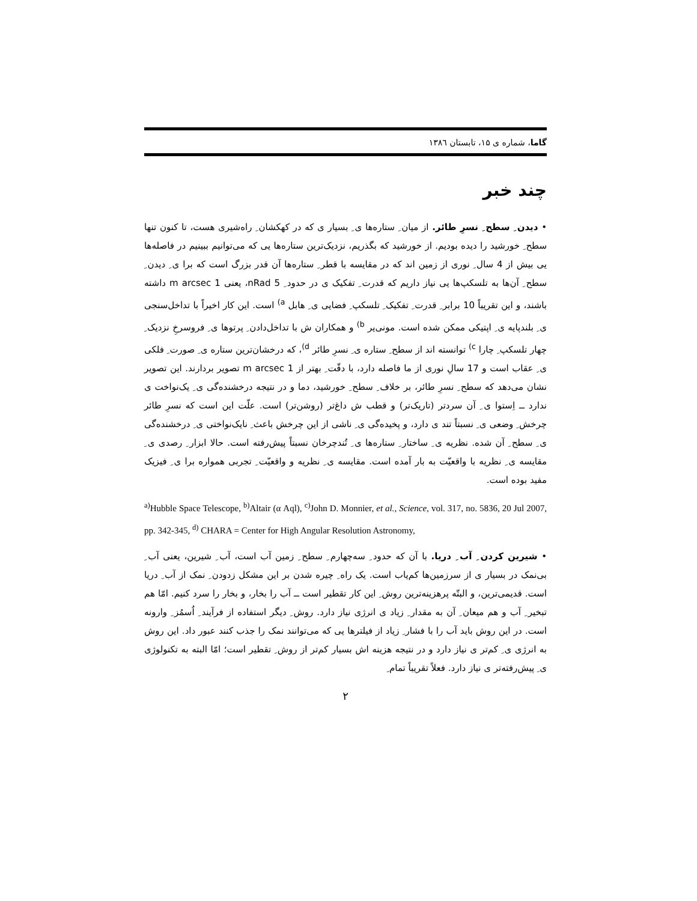گاما، شماره ی ۱۵، تابستان ۱۳۸٦
چند خبر
• دیدن ِ سطح ِ نسرِ طائر. از میان ِ ستاره‌ها ی ِ بسیار ی که در کهکشان ِ راه‌شیری هست، تا کنون تنها سطح ِ خورشید را دیده بودیم. از خورشید که بگذریم، نزدیک‌ترین ستاره‌ها یی که می‌توانیم ببینیم در فاصله‌ها یی بیش از 4 سال ِ نوری از زمین اند که در مقایسه با قطر ِ ستاره‌ها آن قدر بزرگ است که برا ی ِ دیدن ِ سطح ِ آن‌ها به تلسکپ‌ها یی نیاز داریم که قدرت ِ تفکیک ی در حدود ِ 5 nRad، یعنی 1 m arcsec داشته باشند، و این تقریباً 10 برابر ِ قدرت ِ تفکیک ِ تلسکپ ِ فضایی ی ِ هابل <sup>a)</sup> است. این کار اخیراً با تداخل‌سنجی ی ِ بلندپایه ی ِ اپتیکی ممکن شده است. مونی‌یر <sup>b)</sup> و همکاران ش با تداخل‌دادن ِ پرتوها ی ِ فروسرخِ نزدیک ِ چهار تلسکپ ِ چارا <sup>c)</sup> توانسته اند از سطح ِ ستاره ی ِ نسرِ طائر <sup>d)</sup>، که درخشان‌ترین ستاره ی ِ صورت ِ فلکی ی ِ عقاب است و 17 سالِ نوری از ما فاصله دارد، با دقّت ِ بهتر از 1 m arcsec تصویر بردارند. این تصویر نشان می‌دهد که سطح ِ نسرِ طائر، بر خلاف ِ سطح ِ خورشید، دما و در نتیجه درخشنده‌گی ی ِ یک‌نواخت ی ندارد ــ اِستوا ی ِ آن سردتر (تاریک‌تر) و قطب ش داغ‌تر (روشن‌تر) است. علّت این است که نسرِ طائر چرخش ِ وضعی ی ِ نسبتاً تند ی دارد، و پخیده‌گی ی ِ ناشی از این چرخش باعث ِ نایک‌نواختی ی ِ درخشنده‌گی ی ِ سطح ِ آن شده. نظریه ی ِ ساختار ِ ستاره‌ها ی ِ تُندچرخان نسبتاً پیش‌رفته است. حالا ابزار ِ رصدی ی ِ مقایسه ی ِ نظریه با واقعیّت به بار آمده است. مقایسه ی ِ نظریه و واقعیّت ِ تجربی همواره برا ی ِ فیزیک مفید بوده است.
<sup>a)</sup> Hubble Space Telescope, <sup>b)</sup>Altair (α Aql), <sup>c)</sup>John D. Monnier, et al., Science, vol. 317, no. 5836, 20 Jul 2007, pp. 342-345, <sup>d)</sup> CHARA = Center for High Angular Resolution Astronomy,
• شیرین کردن ِ آب ِ دریا. با آن که حدود ِ سه‌چهارم ِ سطح ِ زمین آب است، آب ِ شیرین، یعنی آب ِ بی‌نمک در بسیار ی از سرزمین‌ها کم‌یاب است. یک راه ِ چیره شدن بر این مشکل زدودن ِ نمک از آب ِ دریا است. قدیمی‌ترین، و البتّه پرهزینه‌ترین روش ِ این کار تقطیر است ــ آب را بخار، و بخار را سرد کنیم. امّا هم تبخیر ِ آب و هم میعان ِ آن به مقدار ِ زیاد ی انرژی نیاز دارد. روش ِ دیگر استفاده از فرآیند ِ اُسمُز ِ وارونه است. در این روش باید آب را با فشار ِ زیاد از فیلترها یی که می‌توانند نمک را جذب کنند عبور داد. این روش به انرژی ی ِ کم‌تر ی نیاز دارد و در نتیجه هزینه اش بسیار کم‌تر از روش ِ تقطیر است؛ امّا البته به تکنولوژی ی ِ پیش‌رفته‌تر ی نیاز دارد. فعلاً تقریباً تمام ِ
۲